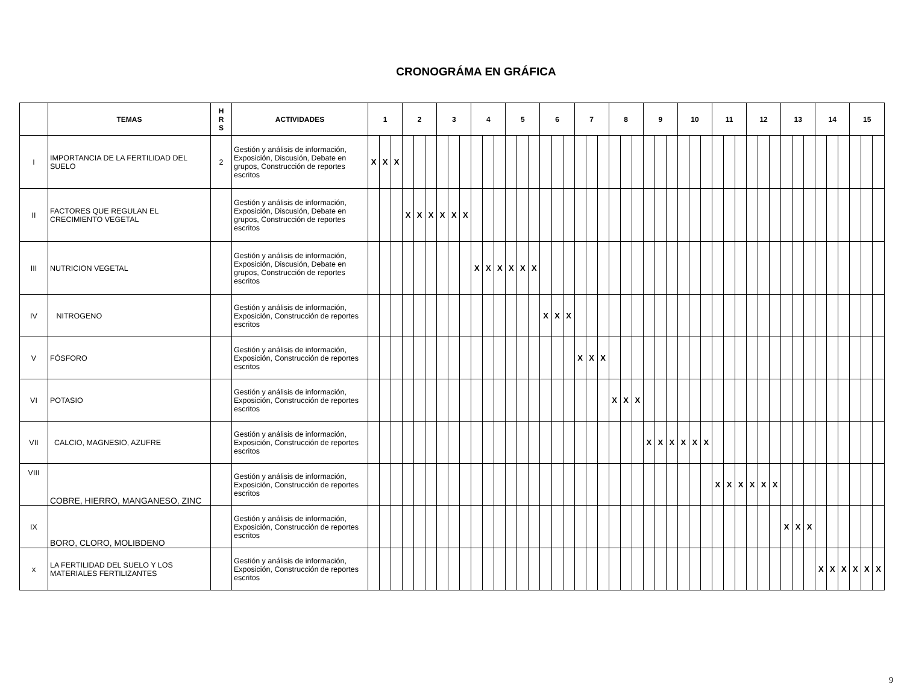CRONOGRÁMA EN GRÁFICA
| | TEMAS | H R S | ACTIVIDADES | 1 | | | 2 | | | 3 | | | 4 | | | 5 | | | 6 | | | 7 | | | 8 | | | 9 | | | 10 | | | 11 | | | 12 | | | 13 | | | 14 | | | 15 | | |
| --- | --- | --- | --- | --- | --- | --- | --- | --- | --- | --- | --- | --- | --- | --- | --- | --- | --- | --- | --- | --- | --- | --- | --- | --- | --- | --- | --- | --- | --- | --- | --- | --- | --- | --- | --- | --- | --- | --- | --- | --- | --- | --- | --- | --- | --- | --- | --- | --- |
| I | IMPORTANCIA DE LA FERTILIDAD DEL SUELO | 2 | Gestión y análisis de información, Exposición, Discusión, Debate en grupos, Construcción de reportes escritos | X | X | X | | | | | | | | | | | | | | | | | | | | | | | | | | | | | | | | | | | | | | | | | | |
| II | FACTORES QUE REGULAN EL CRECIMIENTO VEGETAL | | Gestión y análisis de información, Exposición, Discusión, Debate en grupos, Construcción de reportes escritos | | | | X | X | X | X | X | X | | | | | | | | | | | | | | | | | | | | | | | | | | | | | | | | | | | | |
| III | NUTRICION VEGETAL | | Gestión y análisis de información, Exposición, Discusión, Debate en grupos, Construcción de reportes escritos | | | | | | | | | | X | X | X | X | X | X | | | | | | | | | | | | | | | | | | | | | | | | | | | | | | |
| IV | NITROGENO | | Gestión y análisis de información, Exposición, Construcción de reportes escritos | | | | | | | | | | | | | | | | X | X | X | | | | | | | | | | | | | | | | | | | | | | | | | | | |
| V | FÓSFORO | | Gestión y análisis de información, Exposición, Construcción de reportes escritos | | | | | | | | | | | | | | | | | | | X | X | X | | | | | | | | | | | | | | | | | | | | | | | | |
| VI | POTASIO | | Gestión y análisis de información, Exposición, Construcción de reportes escritos | | | | | | | | | | | | | | | | | | | | | | X | X | X | | | | | | | | | | | | | | | | | | | | | |
| VII | CALCIO, MAGNESIO, AZUFRE | | Gestión y análisis de información, Exposición, Construcción de reportes escritos | | | | | | | | | | | | | | | | | | | | | | | | | X | X | X | X | X | X | | | | | | | | | | | | | | | |
| VIII | COBRE, HIERRO, MANGANESO, ZINC | | Gestión y análisis de información, Exposición, Construcción de reportes escritos | | | | | | | | | | | | | | | | | | | | | | | | | | | | | | | X | X | X | X | X | X | | | | | | | | | |
| IX | BORO, CLORO, MOLIBDENO | | Gestión y análisis de información, Exposición, Construcción de reportes escritos | | | | | | | | | | | | | | | | | | | | | | | | | | | | | | | | | | | | | X | X | X | | | | | | |
| x | LA FERTILIDAD DEL SUELO Y LOS MATERIALES FERTILIZANTES | | Gestión y análisis de información, Exposición, Construcción de reportes escritos | | | | | | | | | | | | | | | | | | | | | | | | | | | | | | | | | | | | | | | | X | X | X | X | X | X |
9